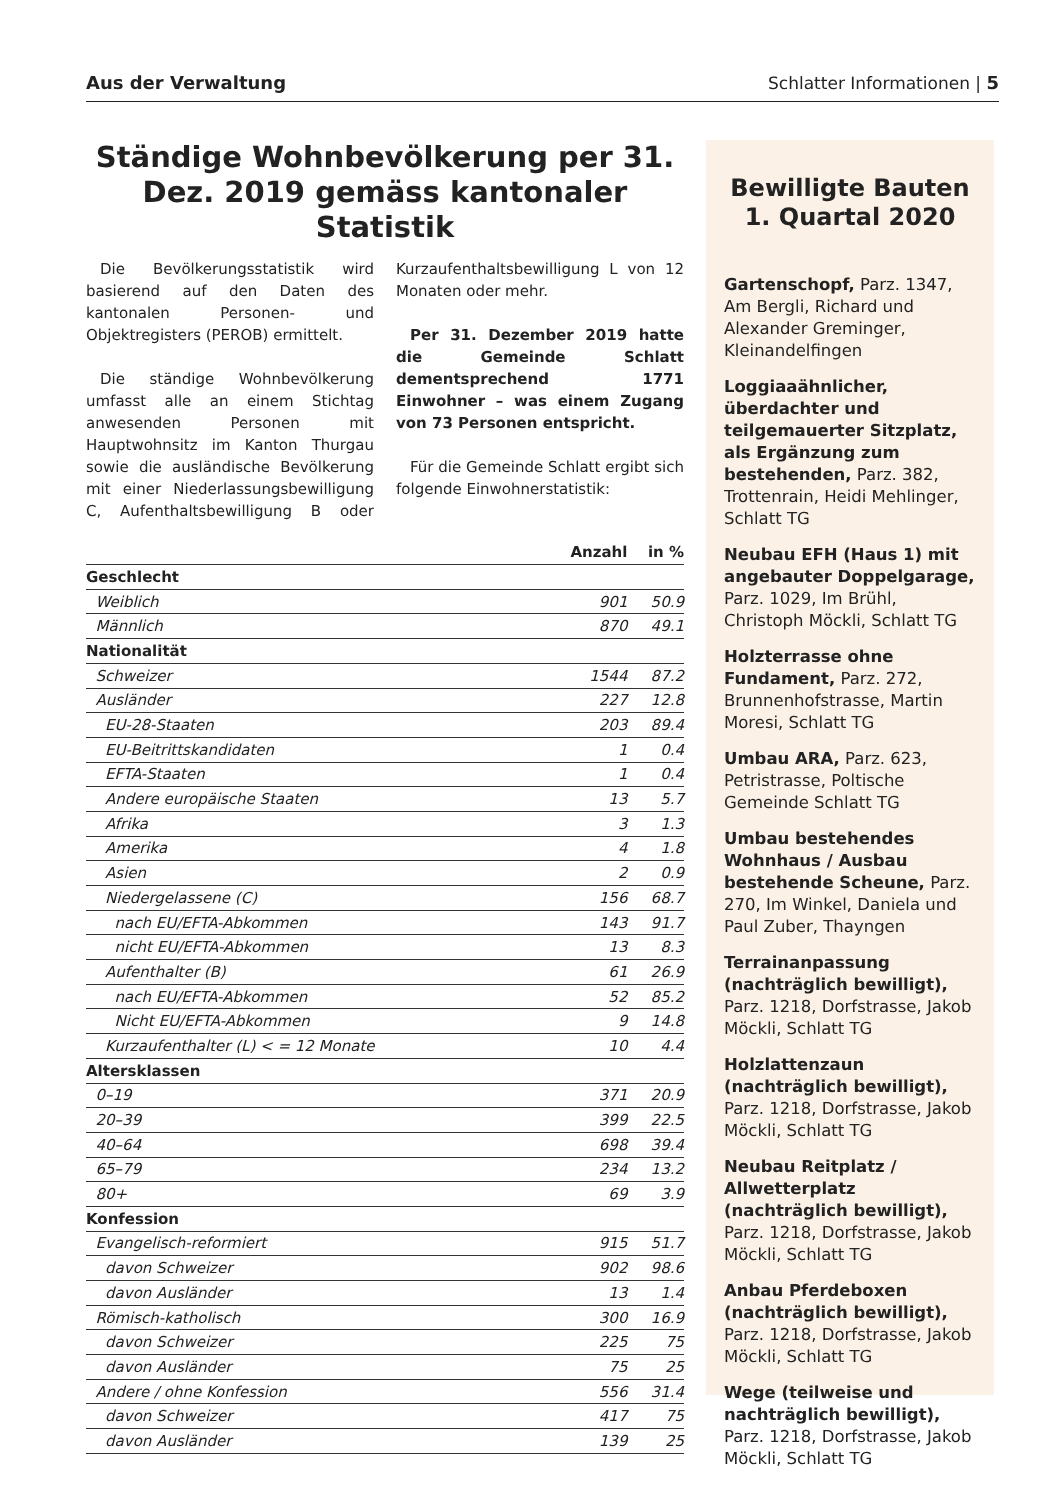Aus der Verwaltung Schlatter Informationen | 5
Ständige Wohnbevölkerung per 31. Dez. 2019 gemäss kantonaler Statistik
Die Bevölkerungsstatistik wird basierend auf den Daten des kantonalen Personen- und Objektregisters (PEROB) ermittelt.
Die ständige Wohnbevölkerung umfasst alle an einem Stichtag anwesenden Personen mit Hauptwohnsitz im Kanton Thurgau sowie die ausländische Bevölkerung mit einer Niederlassungsbewilligung C, Aufenthaltsbewilligung B oder Kurzaufenthaltsbewilligung L von 12 Monaten oder mehr.
Per 31. Dezember 2019 hatte die Gemeinde Schlatt dementsprechend 1771 Einwohner – was einem Zugang von 73 Personen entspricht.
Für die Gemeinde Schlatt ergibt sich folgende Einwohnerstatistik:
| | Anzahl | in % |
| --- | --- | --- |
| Geschlecht | | |
| Weiblich | 901 | 50.9 |
| Männlich | 870 | 49.1 |
| Nationalität | | |
| Schweizer | 1544 | 87.2 |
| Ausländer | 227 | 12.8 |
| EU-28-Staaten | 203 | 89.4 |
| EU-Beitrittskandidaten | 1 | 0.4 |
| EFTA-Staaten | 1 | 0.4 |
| Andere europäische Staaten | 13 | 5.7 |
| Afrika | 3 | 1.3 |
| Amerika | 4 | 1.8 |
| Asien | 2 | 0.9 |
| Niedergelassene (C) | 156 | 68.7 |
| nach EU/EFTA-Abkommen | 143 | 91.7 |
| nicht EU/EFTA-Abkommen | 13 | 8.3 |
| Aufenthalter (B) | 61 | 26.9 |
| nach EU/EFTA-Abkommen | 52 | 85.2 |
| Nicht EU/EFTA-Abkommen | 9 | 14.8 |
| Kurzaufenthalter (L) < = 12 Monate | 10 | 4.4 |
| Altersklassen | | |
| 0–19 | 371 | 20.9 |
| 20–39 | 399 | 22.5 |
| 40–64 | 698 | 39.4 |
| 65–79 | 234 | 13.2 |
| 80+ | 69 | 3.9 |
| Konfession | | |
| Evangelisch-reformiert | 915 | 51.7 |
| davon Schweizer | 902 | 98.6 |
| davon Ausländer | 13 | 1.4 |
| Römisch-katholisch | 300 | 16.9 |
| davon Schweizer | 225 | 75 |
| davon Ausländer | 75 | 25 |
| Andere / ohne Konfession | 556 | 31.4 |
| davon Schweizer | 417 | 75 |
| davon Ausländer | 139 | 25 |
Bewilligte Bauten
1. Quartal 2020
Gartenschopf, Parz. 1347, Am Bergli, Richard und Alexander Greminger, Kleinandelfingen
Loggiaaähnlicher, überdachter und teilgemauerter Sitzplatz, als Ergänzung zum bestehenden, Parz. 382, Trottenrain, Heidi Mehlinger, Schlatt TG
Neubau EFH (Haus 1) mit angebauter Doppelgarage, Parz. 1029, Im Brühl, Christoph Möckli, Schlatt TG
Holzterrasse ohne Fundament, Parz. 272, Brunnenhofstrasse, Martin Moresi, Schlatt TG
Umbau ARA, Parz. 623, Petristrasse, Poltische Gemeinde Schlatt TG
Umbau bestehendes Wohnhaus / Ausbau bestehende Scheune, Parz. 270, Im Winkel, Daniela und Paul Zuber, Thayngen
Terrainanpassung (nachträglich bewilligt), Parz. 1218, Dorfstrasse, Jakob Möckli, Schlatt TG
Holzlattenzaun (nachträglich bewilligt), Parz. 1218, Dorfstrasse, Jakob Möckli, Schlatt TG
Neubau Reitplatz / Allwetterplatz (nachträglich bewilligt), Parz. 1218, Dorfstrasse, Jakob Möckli, Schlatt TG
Anbau Pferdeboxen (nachträglich bewilligt), Parz. 1218, Dorfstrasse, Jakob Möckli, Schlatt TG
Wege (teilweise und nachträglich bewilligt), Parz. 1218, Dorfstrasse, Jakob Möckli, Schlatt TG